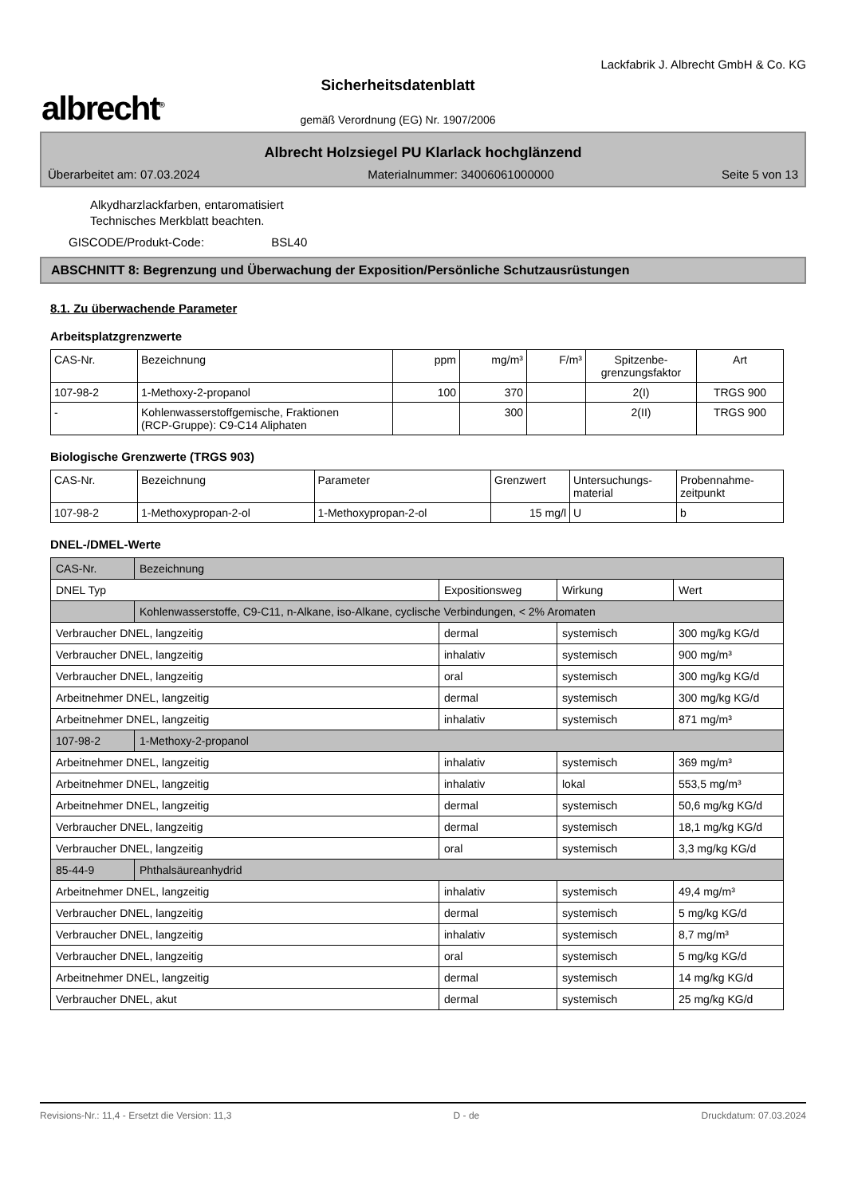albrecht<sup>®</sup>
Sicherheitsdatenblatt
gemäß Verordnung (EG) Nr. 1907/2006
Lackfabrik J. Albrecht GmbH & Co. KG
Albrecht Holzsiegel PU Klarlack hochglänzend
Überarbeitet am: 07.03.2024 Materialnummer: 34006061000000 Seite 5 von 13
Alkydharzlackfarben, entaromatisiert
Technisches Merkblatt beachten.
GISCODE/Produkt-Code: BSL40
ABSCHNITT 8: Begrenzung und Überwachung der Exposition/Persönliche Schutzausrüstungen
8.1. Zu überwachende Parameter
Arbeitsplatzgrenzwerte
| CAS-Nr. | Bezeichnung | ppm | mg/m³ | F/m³ | Spitzenbe- grenzungsfaktor | Art |
| --- | --- | --- | --- | --- | --- | --- |
| 107-98-2 | 1-Methoxy-2-propanol | 100 | 370 | | 2(I) | TRGS 900 |
| - | Kohlenwasserstoffgemische, Fraktionen (RCP-Gruppe): C9-C14 Aliphaten | | 300 | | 2(II) | TRGS 900 |
Biologische Grenzwerte (TRGS 903)
| CAS-Nr. | Bezeichnung | Parameter | Grenzwert | Untersuchungs- material | Probennahme- zeitpunkt |
| --- | --- | --- | --- | --- | --- |
| 107-98-2 | 1-Methoxypropan-2-ol | 1-Methoxypropan-2-ol | 15 mg/l | U | b |
DNEL-/DMEL-Werte
| CAS-Nr. | Bezeichnung | | | |
| DNEL Typ | | Expositionsweg | Wirkung | Wert |
| | Kohlenwasserstoffe, C9-C11, n-Alkane, iso-Alkane, cyclische Verbindungen, < 2% Aromaten | | | |
| Verbraucher DNEL, langzeitig | | dermal | systemisch | 300 mg/kg KG/d |
| Verbraucher DNEL, langzeitig | | inhalativ | systemisch | 900 mg/m³ |
| Verbraucher DNEL, langzeitig | | oral | systemisch | 300 mg/kg KG/d |
| Arbeitnehmer DNEL, langzeitig | | dermal | systemisch | 300 mg/kg KG/d |
| Arbeitnehmer DNEL, langzeitig | | inhalativ | systemisch | 871 mg/m³ |
| 107-98-2 | 1-Methoxy-2-propanol | | | |
| Arbeitnehmer DNEL, langzeitig | | inhalativ | systemisch | 369 mg/m³ |
| Arbeitnehmer DNEL, langzeitig | | inhalativ | lokal | 553,5 mg/m³ |
| Arbeitnehmer DNEL, langzeitig | | dermal | systemisch | 50,6 mg/kg KG/d |
| Verbraucher DNEL, langzeitig | | dermal | systemisch | 18,1 mg/kg KG/d |
| Verbraucher DNEL, langzeitig | | oral | systemisch | 3,3 mg/kg KG/d |
| 85-44-9 | Phthalsäureanhydrid | | | |
| Arbeitnehmer DNEL, langzeitig | | inhalativ | systemisch | 49,4 mg/m³ |
| Verbraucher DNEL, langzeitig | | dermal | systemisch | 5 mg/kg KG/d |
| Verbraucher DNEL, langzeitig | | inhalativ | systemisch | 8,7 mg/m³ |
| Verbraucher DNEL, langzeitig | | oral | systemisch | 5 mg/kg KG/d |
| Arbeitnehmer DNEL, langzeitig | | dermal | systemisch | 14 mg/kg KG/d |
| Verbraucher DNEL, akut | | dermal | systemisch | 25 mg/kg KG/d |
Revisions-Nr.: 11,4 - Ersetzt die Version: 11,3 D - de Druckdatum: 07.03.2024